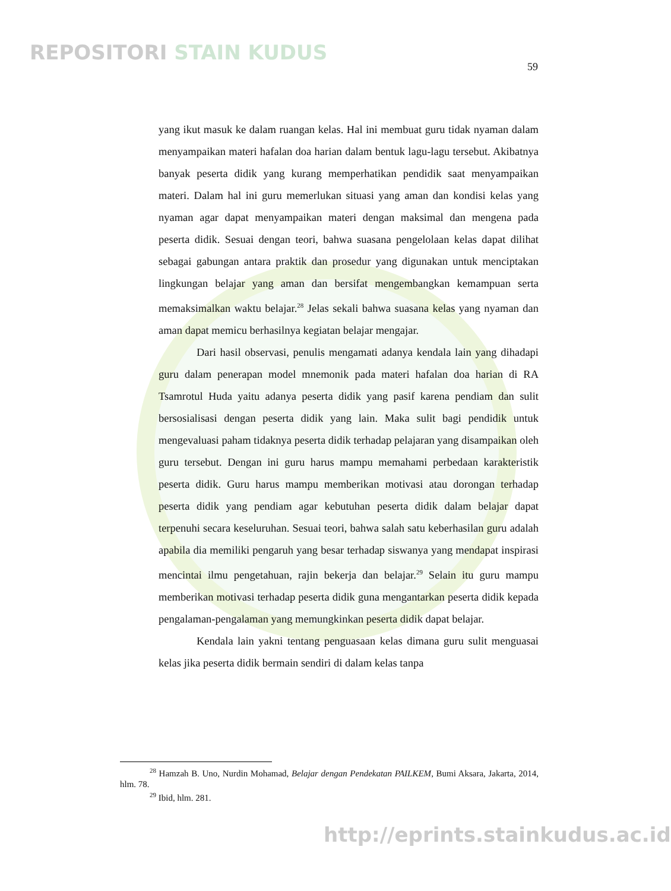REPOSITORI STAIN KUDUS
59
yang ikut masuk ke dalam ruangan kelas. Hal ini membuat guru tidak nyaman dalam menyampaikan materi hafalan doa harian dalam bentuk lagu-lagu tersebut. Akibatnya banyak peserta didik yang kurang memperhatikan pendidik saat menyampaikan materi. Dalam hal ini guru memerlukan situasi yang aman dan kondisi kelas yang nyaman agar dapat menyampaikan materi dengan maksimal dan mengena pada peserta didik. Sesuai dengan teori, bahwa suasana pengelolaan kelas dapat dilihat sebagai gabungan antara praktik dan prosedur yang digunakan untuk menciptakan lingkungan belajar yang aman dan bersifat mengembangkan kemampuan serta memaksimalkan waktu belajar.<sup>28</sup> Jelas sekali bahwa suasana kelas yang nyaman dan aman dapat memicu berhasilnya kegiatan belajar mengajar.
Dari hasil observasi, penulis mengamati adanya kendala lain yang dihadapi guru dalam penerapan model mnemonik pada materi hafalan doa harian di RA Tsamrotul Huda yaitu adanya peserta didik yang pasif karena pendiam dan sulit bersosialisasi dengan peserta didik yang lain. Maka sulit bagi pendidik untuk mengevaluasi paham tidaknya peserta didik terhadap pelajaran yang disampaikan oleh guru tersebut. Dengan ini guru harus mampu memahami perbedaan karakteristik peserta didik. Guru harus mampu memberikan motivasi atau dorongan terhadap peserta didik yang pendiam agar kebutuhan peserta didik dalam belajar dapat terpenuhi secara keseluruhan. Sesuai teori, bahwa salah satu keberhasilan guru adalah apabila dia memiliki pengaruh yang besar terhadap siswanya yang mendapat inspirasi mencintai ilmu pengetahuan, rajin bekerja dan belajar.<sup>29</sup> Selain itu guru mampu memberikan motivasi terhadap peserta didik guna mengantarkan peserta didik kepada pengalaman-pengalaman yang memungkinkan peserta didik dapat belajar.
Kendala lain yakni tentang penguasaan kelas dimana guru sulit menguasai kelas jika peserta didik bermain sendiri di dalam kelas tanpa
<sup>28</sup> Hamzah B. Uno, Nurdin Mohamad, Belajar dengan Pendekatan PAILKEM, Bumi Aksara, Jakarta, 2014, hlm. 78.
<sup>29</sup> Ibid, hlm. 281.
http://eprints.stainkudus.ac.id